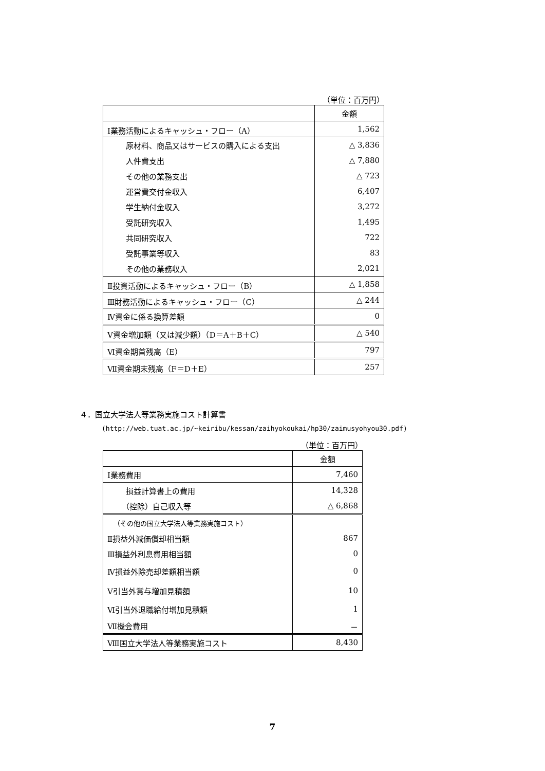（単位：百万円）
| | 金額 |
| --- | --- |
| Ⅰ業務活動によるキャッシュ・フロー（A） | 1,562 |
| 原材料、商品又はサービスの購入による支出 | △ 3,836 |
| 人件費支出 | △ 7,880 |
| その他の業務支出 | △ 723 |
| 運営費交付金収入 | 6,407 |
| 学生納付金収入 | 3,272 |
| 受託研究収入 | 1,495 |
| 共同研究収入 | 722 |
| 受託事業等収入 | 83 |
| その他の業務収入 | 2,021 |
| Ⅱ投資活動によるキャッシュ・フロー（B） | △ 1,858 |
| Ⅲ財務活動によるキャッシュ・フロー（C） | △ 244 |
| Ⅳ資金に係る換算差額 | 0 |
| Ⅴ資金増加額（又は減少額）（D＝A＋B＋C） | △ 540 |
| Ⅵ資金期首残高（E） | 797 |
| Ⅶ資金期末残高（F＝D＋E） | 257 |
４．国立大学法人等業務実施コスト計算書
(http://web.tuat.ac.jp/~keiribu/kessan/zaihyokoukai/hp30/zaimusyohyou30.pdf)
（単位：百万円）
| | 金額 |
| --- | --- |
| Ⅰ業務費用 | 7,460 |
| 損益計算書上の費用 | 14,328 |
| （控除）自己収入等 | △ 6,868 |
| （その他の国立大学法人等業務実施コスト） | |
| Ⅱ損益外減価償却相当額 | 867 |
| Ⅲ損益外利息費用相当額 | 0 |
| Ⅳ損益外除売却差額相当額 | 0 |
| Ⅴ引当外賞与増加見積額 | 10 |
| Ⅵ引当外退職給付増加見積額 | 1 |
| Ⅶ機会費用 | － |
| Ⅷ国立大学法人等業務実施コスト | 8,430 |
7